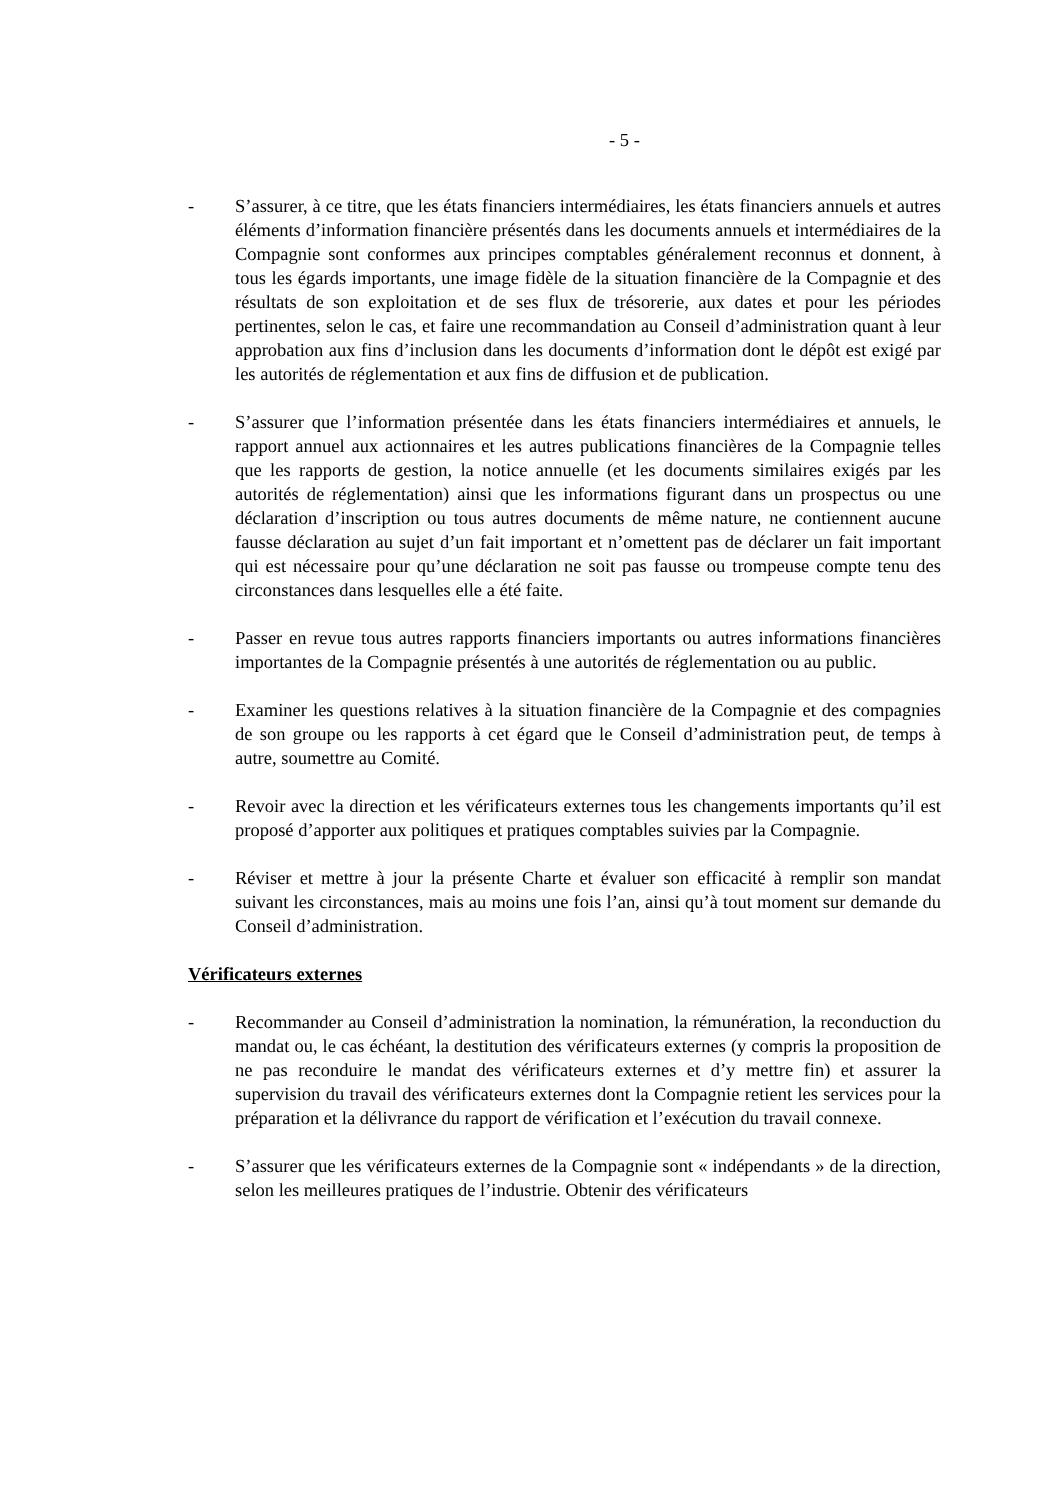- 5 -
- S’assurer, à ce titre, que les états financiers intermédiaires, les états financiers annuels et autres éléments d’information financière présentés dans les documents annuels et intermédiaires de la Compagnie sont conformes aux principes comptables généralement reconnus et donnent, à tous les égards importants, une image fidèle de la situation financière de la Compagnie et des résultats de son exploitation et de ses flux de trésorerie, aux dates et pour les périodes pertinentes, selon le cas, et faire une recommandation au Conseil d’administration quant à leur approbation aux fins d’inclusion dans les documents d’information dont le dépôt est exigé par les autorités de réglementation et aux fins de diffusion et de publication.
- S’assurer que l’information présentée dans les états financiers intermédiaires et annuels, le rapport annuel aux actionnaires et les autres publications financières de la Compagnie telles que les rapports de gestion, la notice annuelle (et les documents similaires exigés par les autorités de réglementation) ainsi que les informations figurant dans un prospectus ou une déclaration d’inscription ou tous autres documents de même nature, ne contiennent aucune fausse déclaration au sujet d’un fait important et n’omettent pas de déclarer un fait important qui est nécessaire pour qu’une déclaration ne soit pas fausse ou trompeuse compte tenu des circonstances dans lesquelles elle a été faite.
- Passer en revue tous autres rapports financiers importants ou autres informations financières importantes de la Compagnie présentés à une autorités de réglementation ou au public.
- Examiner les questions relatives à la situation financière de la Compagnie et des compagnies de son groupe ou les rapports à cet égard que le Conseil d’administration peut, de temps à autre, soumettre au Comité.
- Revoir avec la direction et les vérificateurs externes tous les changements importants qu’il est proposé d’apporter aux politiques et pratiques comptables suivies par la Compagnie.
- Réviser et mettre à jour la présente Charte et évaluer son efficacité à remplir son mandat suivant les circonstances, mais au moins une fois l’an, ainsi qu’à tout moment sur demande du Conseil d’administration.
Vérificateurs externes
- Recommander au Conseil d’administration la nomination, la rémunération, la reconduction du mandat ou, le cas échéant, la destitution des vérificateurs externes (y compris la proposition de ne pas reconduire le mandat des vérificateurs externes et d’y mettre fin) et assurer la supervision du travail des vérificateurs externes dont la Compagnie retient les services pour la préparation et la délivrance du rapport de vérification et l’exécution du travail connexe.
- S’assurer que les vérificateurs externes de la Compagnie sont « indépendants » de la direction, selon les meilleures pratiques de l’industrie. Obtenir des vérificateurs